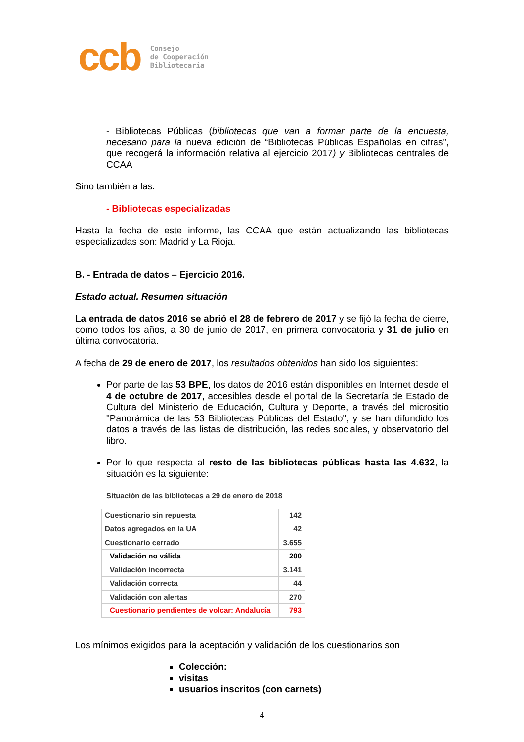ccb
Consejo
de Cooperación
Bibliotecaria
- Bibliotecas Públicas (bibliotecas que van a formar parte de la encuesta, necesario para la nueva edición de “Bibliotecas Públicas Españolas en cifras”, que recogerá la información relativa al ejercicio 2017) y Bibliotecas centrales de CCAA
Sino también a las:
- Bibliotecas especializadas
Hasta la fecha de este informe, las CCAA que están actualizando las bibliotecas especializadas son: Madrid y La Rioja.
B. - Entrada de datos – Ejercicio 2016.
Estado actual. Resumen situación
La entrada de datos 2016 se abrió el 28 de febrero de 2017 y se fijó la fecha de cierre, como todos los años, a 30 de junio de 2017, en primera convocatoria y 31 de julio en última convocatoria.
A fecha de 29 de enero de 2017, los resultados obtenidos han sido los siguientes:
Por parte de las 53 BPE, los datos de 2016 están disponibles en Internet desde el 4 de octubre de 2017, accesibles desde el portal de la Secretaría de Estado de Cultura del Ministerio de Educación, Cultura y Deporte, a través del micrositio "Panorámica de las 53 Bibliotecas Públicas del Estado"; y se han difundido los datos a través de las listas de distribución, las redes sociales, y observatorio del libro.
Por lo que respecta al resto de las bibliotecas públicas hasta las 4.632, la situación es la siguiente:
Situación de las bibliotecas a 29 de enero de 2018
| Cuestionario sin repuesta | 142 |
| Datos agregados en la UA | 42 |
| Cuestionario cerrado | 3.655 |
| Validación no válida | 200 |
| Validación incorrecta | 3.141 |
| Validación correcta | 44 |
| Validación con alertas | 270 |
| Cuestionario pendientes de volcar: Andalucía | 793 |
Los mínimos exigidos para la aceptación y validación de los cuestionarios son
Colección:
visitas
usuarios inscritos (con carnets)
4